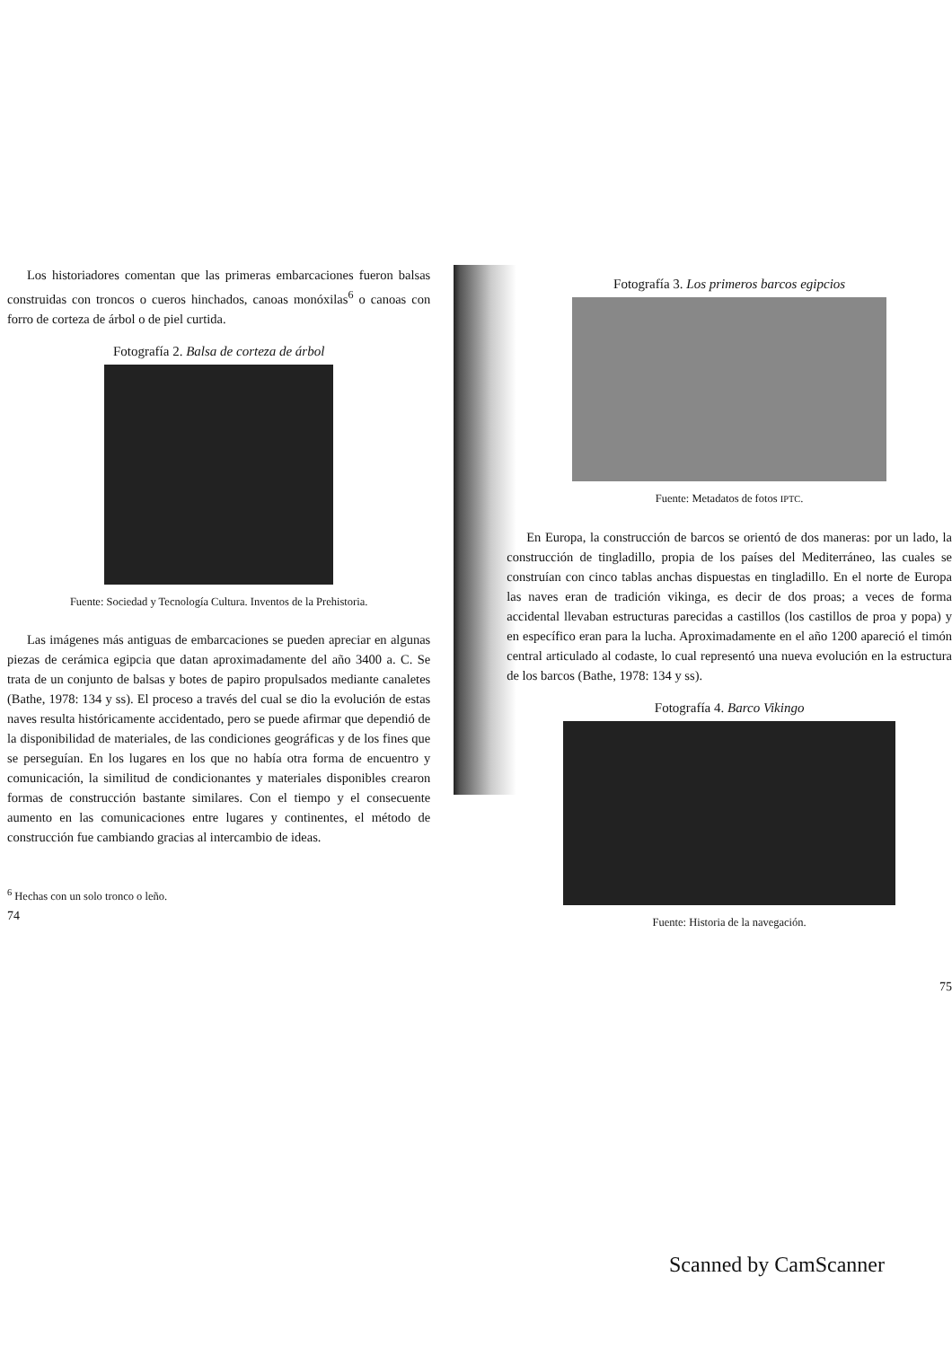Los historiadores comentan que las primeras embarcaciones fueron balsas construidas con troncos o cueros hinchados, canoas monóxilas<sup>6</sup> o canoas con forro de corteza de árbol o de piel curtida.
Fotografía 2. Balsa de corteza de árbol
Fuente: Sociedad y Tecnología Cultura. Inventos de la Prehistoria.
Las imágenes más antiguas de embarcaciones se pueden apreciar en algunas piezas de cerámica egipcia que datan aproximadamente del año 3400 a. C. Se trata de un conjunto de balsas y botes de papiro propulsados mediante canaletes (Bathe, 1978: 134 y ss). El proceso a través del cual se dio la evolución de estas naves resulta históricamente accidentado, pero se puede afirmar que dependió de la disponibilidad de materiales, de las condiciones geográficas y de los fines que se perseguían. En los lugares en los que no había otra forma de encuentro y comunicación, la similitud de condicionantes y materiales disponibles crearon formas de construcción bastante similares. Con el tiempo y el consecuente aumento en las comunicaciones entre lugares y continentes, el método de construcción fue cambiando gracias al intercambio de ideas.
<sup>6</sup> Hechas con un solo tronco o leño.
74
Fotografía 3. Los primeros barcos egipcios
Fuente: Metadatos de fotos IPTC.
En Europa, la construcción de barcos se orientó de dos maneras: por un lado, la construcción de tingladillo, propia de los países del Mediterráneo, las cuales se construían con cinco tablas anchas dispuestas en tingladillo. En el norte de Europa las naves eran de tradición vikinga, es decir de dos proas; a veces de forma accidental llevaban estructuras parecidas a castillos (los castillos de proa y popa) y en específico eran para la lucha. Aproximadamente en el año 1200 apareció el timón central articulado al codaste, lo cual representó una nueva evolución en la estructura de los barcos (Bathe, 1978: 134 y ss).
Fotografía 4. Barco Vikingo
Fuente: Historia de la navegación.
75
Scanned by CamScanner